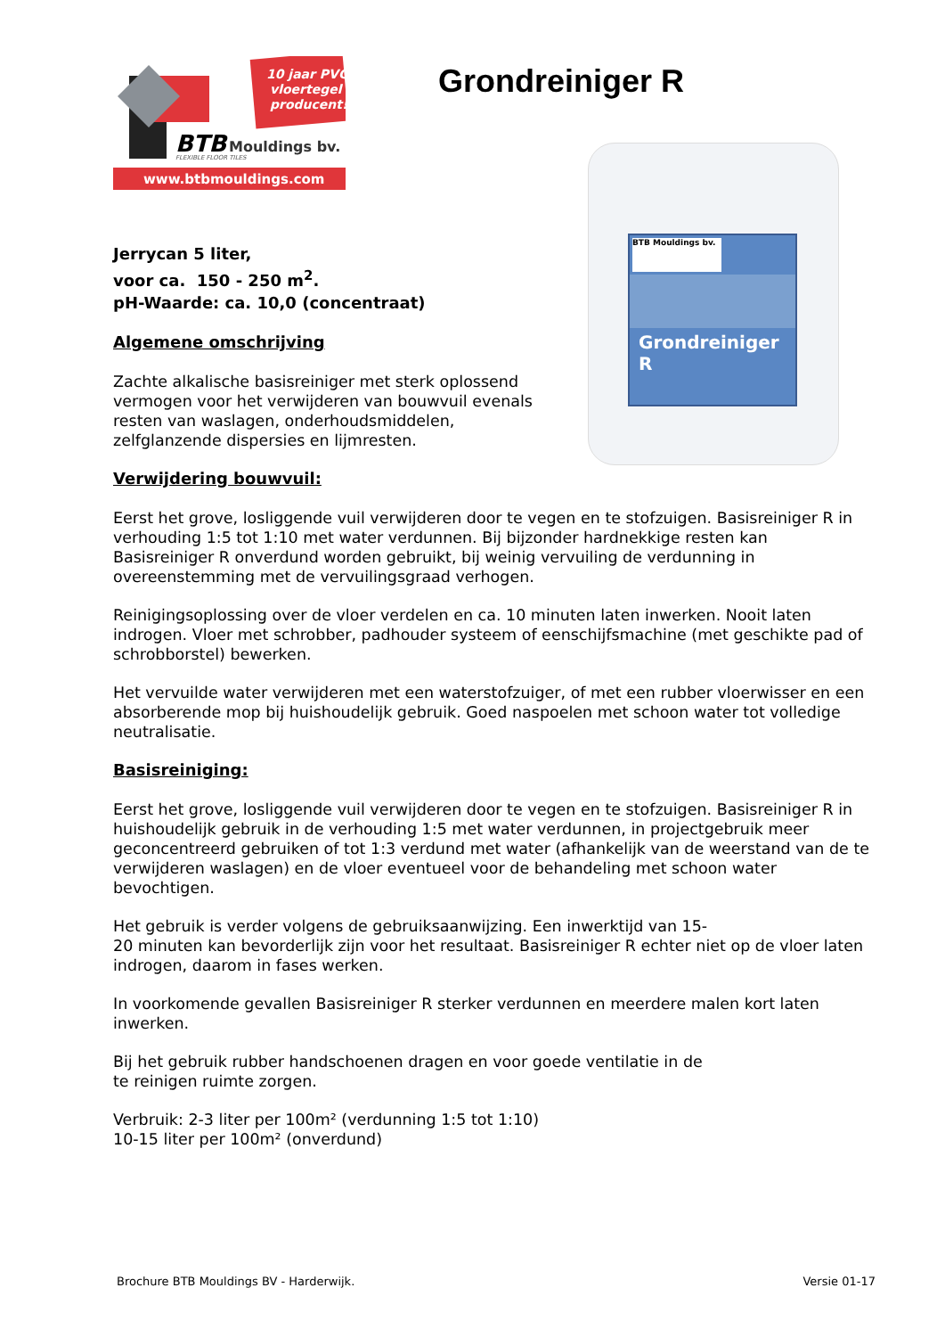10 jaar PVC
vloertegel
producent!
BTB
Mouldings bv.
FLEXIBLE FLOOR TILES
www.btbmouldings.com
Grondreiniger R
BTB Mouldings bv.
Grondreiniger
R
Jerrycan 5 liter,
voor ca. 150 - 250 m<sup>2</sup>.
pH-Waarde: ca. 10,0 (concentraat)
Algemene omschrijving
Zachte alkalische basisreiniger met sterk oplossend vermogen voor het verwijderen van bouwvuil evenals resten van waslagen, onderhoudsmiddelen, zelfglanzende dispersies en lijmresten.
Verwijdering bouwvuil:
Eerst het grove, losliggende vuil verwijderen door te vegen en te stofzuigen. Basisreiniger R in verhouding 1:5 tot 1:10 met water verdunnen. Bij bijzonder hardnekkige resten kan Basisreiniger R onverdund worden gebruikt, bij weinig vervuiling de verdunning in overeenstemming met de vervuilingsgraad verhogen.
Reinigingsoplossing over de vloer verdelen en ca. 10 minuten laten inwerken. Nooit laten indrogen. Vloer met schrobber, padhouder systeem of eenschijfsmachine (met geschikte pad of schrobborstel) bewerken.
Het vervuilde water verwijderen met een waterstofzuiger, of met een rubber vloerwisser en een absorberende mop bij huishoudelijk gebruik. Goed naspoelen met schoon water tot volledige neutralisatie.
Basisreiniging:
Eerst het grove, losliggende vuil verwijderen door te vegen en te stofzuigen. Basisreiniger R in huishoudelijk gebruik in de verhouding 1:5 met water verdunnen, in projectgebruik meer geconcentreerd gebruiken of tot 1:3 verdund met water (afhankelijk van de weerstand van de te verwijderen waslagen) en de vloer eventueel voor de behandeling met schoon water bevochtigen.
Het gebruik is verder volgens de gebruiksaanwijzing. Een inwerktijd van 15-
20 minuten kan bevorderlijk zijn voor het resultaat. Basisreiniger R echter niet op de vloer laten indrogen, daarom in fases werken.
In voorkomende gevallen Basisreiniger R sterker verdunnen en meerdere malen kort laten inwerken.
Bij het gebruik rubber handschoenen dragen en voor goede ventilatie in de
te reinigen ruimte zorgen.
Verbruik: 2-3 liter per 100m² (verdunning 1:5 tot 1:10)
10-15 liter per 100m² (onverdund)
Brochure BTB Mouldings BV - Harderwijk. Versie 01-17